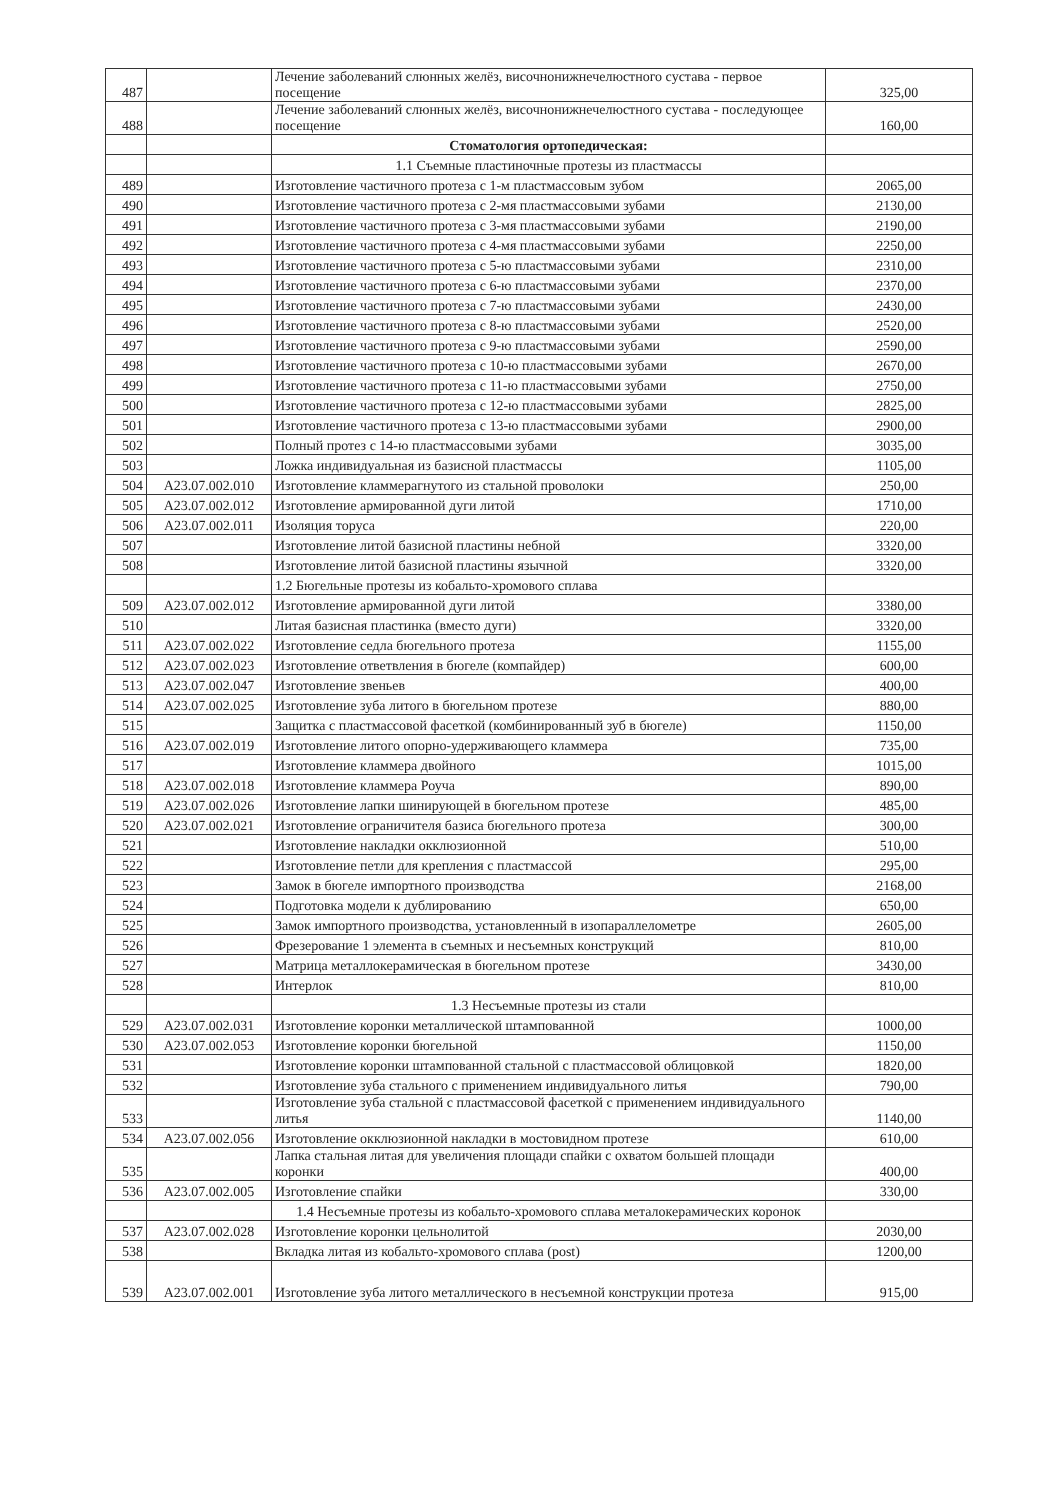| 487 | | Лечение заболеваний слюнных желёз, височнонижнечелюстного сустава - первое посещение | 325,00 |
| 488 | | Лечение заболеваний слюнных желёз, височнонижнечелюстного сустава - последующее посещение | 160,00 |
| | | Стоматология ортопедическая: | |
| | | 1.1 Съемные пластиночные протезы из пластмассы | |
| 489 | | Изготовление частичного протеза с 1-м пластмассовым зубом | 2065,00 |
| 490 | | Изготовление частичного протеза с 2-мя пластмассовыми зубами | 2130,00 |
| 491 | | Изготовление частичного протеза с 3-мя пластмассовыми зубами | 2190,00 |
| 492 | | Изготовление частичного протеза с 4-мя пластмассовыми зубами | 2250,00 |
| 493 | | Изготовление частичного протеза с 5-ю пластмассовыми зубами | 2310,00 |
| 494 | | Изготовление частичного протеза с 6-ю пластмассовыми зубами | 2370,00 |
| 495 | | Изготовление частичного протеза с 7-ю пластмассовыми зубами | 2430,00 |
| 496 | | Изготовление частичного протеза с 8-ю пластмассовыми зубами | 2520,00 |
| 497 | | Изготовление частичного протеза с 9-ю пластмассовыми зубами | 2590,00 |
| 498 | | Изготовление частичного протеза с 10-ю пластмассовыми зубами | 2670,00 |
| 499 | | Изготовление частичного протеза с 11-ю пластмассовыми зубами | 2750,00 |
| 500 | | Изготовление частичного протеза с 12-ю пластмассовыми зубами | 2825,00 |
| 501 | | Изготовление частичного протеза с 13-ю пластмассовыми зубами | 2900,00 |
| 502 | | Полный протез с 14-ю пластмассовыми зубами | 3035,00 |
| 503 | | Ложка индивидуальная из базисной пластмассы | 1105,00 |
| 504 | A23.07.002.010 | Изготовление кламмерагнутого из стальной проволоки | 250,00 |
| 505 | A23.07.002.012 | Изготовление армированной дуги литой | 1710,00 |
| 506 | A23.07.002.011 | Изоляция торуса | 220,00 |
| 507 | | Изготовление литой базисной пластины небной | 3320,00 |
| 508 | | Изготовление литой базисной пластины язычной | 3320,00 |
| | | 1.2 Бюгельные протезы из кобальто-хромового сплава | |
| 509 | A23.07.002.012 | Изготовление армированной дуги литой | 3380,00 |
| 510 | | Литая базисная пластинка (вместо дуги) | 3320,00 |
| 511 | A23.07.002.022 | Изготовление седла бюгельного протеза | 1155,00 |
| 512 | A23.07.002.023 | Изготовление ответвления в бюгеле (компайдер) | 600,00 |
| 513 | A23.07.002.047 | Изготовление звеньев | 400,00 |
| 514 | A23.07.002.025 | Изготовление зуба литого в бюгельном протезе | 880,00 |
| 515 | | Защитка с пластмассовой фасеткой (комбинированный зуб в бюгеле) | 1150,00 |
| 516 | A23.07.002.019 | Изготовление литого опорно-удерживающего кламмера | 735,00 |
| 517 | | Изготовление кламмера двойного | 1015,00 |
| 518 | A23.07.002.018 | Изготовление кламмера Роуча | 890,00 |
| 519 | A23.07.002.026 | Изготовление лапки шинирующей в бюгельном протезе | 485,00 |
| 520 | A23.07.002.021 | Изготовление ограничителя базиса бюгельного протеза | 300,00 |
| 521 | | Изготовление накладки окклюзионной | 510,00 |
| 522 | | Изготовление петли для крепления с пластмассой | 295,00 |
| 523 | | Замок в бюгеле импортного производства | 2168,00 |
| 524 | | Подготовка модели к дублированию | 650,00 |
| 525 | | Замок импортного производства, установленный в изопараллелометре | 2605,00 |
| 526 | | Фрезерование 1 элемента в съемных и несъемных конструкций | 810,00 |
| 527 | | Матрица металлокерамическая в бюгельном протезе | 3430,00 |
| 528 | | Интерлок | 810,00 |
| | | 1.3 Несъемные протезы из стали | |
| 529 | A23.07.002.031 | Изготовление коронки металлической штампованной | 1000,00 |
| 530 | A23.07.002.053 | Изготовление коронки бюгельной | 1150,00 |
| 531 | | Изготовление коронки штампованной стальной с пластмассовой облицовкой | 1820,00 |
| 532 | | Изготовление зуба стального с применением индивидуального литья | 790,00 |
| 533 | | Изготовление зуба стальной с пластмассовой фасеткой с применением индивидуального литья | 1140,00 |
| 534 | A23.07.002.056 | Изготовление окклюзионной накладки в мостовидном протезе | 610,00 |
| 535 | | Лапка стальная литая для увеличения площади спайки с охватом большей площади коронки | 400,00 |
| 536 | A23.07.002.005 | Изготовление спайки | 330,00 |
| | | 1.4 Несъемные протезы из кобальто-хромового сплава металокерамических коронок | |
| 537 | A23.07.002.028 | Изготовление коронки цельнолитой | 2030,00 |
| 538 | | Вкладка литая из кобальто-хромового сплава (post) | 1200,00 |
| 539 | A23.07.002.001 | Изготовление зуба литого металлического в несъемной конструкции протеза | 915,00 |